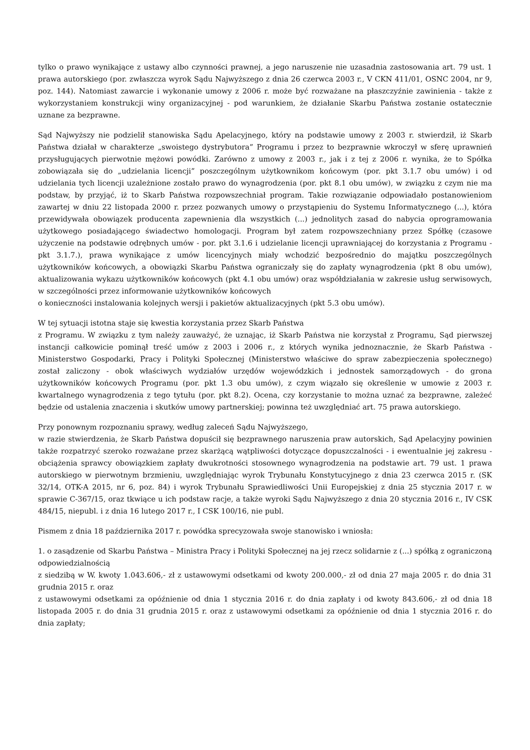tylko o prawo wynikające z ustawy albo czynności prawnej, a jego naruszenie nie uzasadnia zastosowania art. 79 ust. 1 prawa autorskiego (por. zwłaszcza wyrok Sądu Najwyższego z dnia 26 czerwca 2003 r., V CKN 411/01, OSNC 2004, nr 9, poz. 144). Natomiast zawarcie i wykonanie umowy z 2006 r. może być rozważane na płaszczyźnie zawinienia - także z wykorzystaniem konstrukcji winy organizacyjnej - pod warunkiem, że działanie Skarbu Państwa zostanie ostatecznie uznane za bezprawne.
Sąd Najwyższy nie podzielił stanowiska Sądu Apelacyjnego, który na podstawie umowy z 2003 r. stwierdził, iż Skarb Państwa działał w charakterze „swoistego dystrybutora” Programu i przez to bezprawnie wkroczył w sferę uprawnień przysługujących pierwotnie mężowi powódki. Zarówno z umowy z 2003 r., jak i z tej z 2006 r. wynika, że to Spółka zobowiązała się do „udzielania licencji” poszczególnym użytkownikom końcowym (por. pkt 3.1.7 obu umów) i od udzielania tych licencji uzależnione zostało prawo do wynagrodzenia (por. pkt 8.1 obu umów), w związku z czym nie ma podstaw, by przyjąć, iż to Skarb Państwa rozpowszechniał program. Takie rozwiązanie odpowiadało postanowieniom zawartej w dniu 22 listopada 2000 r. przez pozwanych umowy o przystąpieniu do Systemu Informatycznego (...), która przewidywała obowiązek producenta zapewnienia dla wszystkich (...) jednolitych zasad do nabycia oprogramowania użytkowego posiadającego świadectwo homologacji. Program był zatem rozpowszechniany przez Spółkę (czasowe użyczenie na podstawie odrębnych umów - por. pkt 3.1.6 i udzielanie licencji uprawniającej do korzystania z Programu - pkt 3.1.7.), prawa wynikające z umów licencyjnych miały wchodzić bezpośrednio do majątku poszczególnych użytkowników końcowych, a obowiązki Skarbu Państwa ograniczały się do zapłaty wynagrodzenia (pkt 8 obu umów), aktualizowania wykazu użytkowników końcowych (pkt 4.1 obu umów) oraz współdziałania w zakresie usług serwisowych, w szczególności przez informowanie użytkowników końcowych
o konieczności instalowania kolejnych wersji i pakietów aktualizacyjnych (pkt 5.3 obu umów).
W tej sytuacji istotna staje się kwestia korzystania przez Skarb Państwa
z Programu. W związku z tym należy zauważyć, że uznając, iż Skarb Państwa nie korzystał z Programu, Sąd pierwszej instancji całkowicie pominął treść umów z 2003 i 2006 r., z których wynika jednoznacznie, że Skarb Państwa - Ministerstwo Gospodarki, Pracy i Polityki Społecznej (Ministerstwo właściwe do spraw zabezpieczenia społecznego) został zaliczony - obok właściwych wydziałów urzędów wojewódzkich i jednostek samorządowych - do grona użytkowników końcowych Programu (por. pkt 1.3 obu umów), z czym wiązało się określenie w umowie z 2003 r. kwartalnego wynagrodzenia z tego tytułu (por. pkt 8.2). Ocena, czy korzystanie to można uznać za bezprawne, zależeć będzie od ustalenia znaczenia i skutków umowy partnerskiej; powinna też uwzględniać art. 75 prawa autorskiego.
Przy ponownym rozpoznaniu sprawy, według zaleceń Sądu Najwyższego,
w razie stwierdzenia, że Skarb Państwa dopuścił się bezprawnego naruszenia praw autorskich, Sąd Apelacyjny powinien także rozpatrzyć szeroko rozważane przez skarżącą wątpliwości dotyczące dopuszczalności - i ewentualnie jej zakresu - obciążenia sprawcy obowiązkiem zapłaty dwukrotności stosownego wynagrodzenia na podstawie art. 79 ust. 1 prawa autorskiego w pierwotnym brzmieniu, uwzględniając wyrok Trybunału Konstytucyjnego z dnia 23 czerwca 2015 r. (SK 32/14, OTK-A 2015, nr 6, poz. 84) i wyrok Trybunału Sprawiedliwości Unii Europejskiej z dnia 25 stycznia 2017 r. w sprawie C-367/15, oraz tkwiące u ich podstaw racje, a także wyroki Sądu Najwyższego z dnia 20 stycznia 2016 r., IV CSK 484/15, niepubl. i z dnia 16 lutego 2017 r., I CSK 100/16, nie publ.
Pismem z dnia 18 października 2017 r. powódka sprecyzowała swoje stanowisko i wniosła:
1. o zasądzenie od Skarbu Państwa – Ministra Pracy i Polityki Społecznej na jej rzecz solidarnie z (...) spółką z ograniczoną odpowiedzialnością
z siedzibą w W. kwoty 1.043.606,- zł z ustawowymi odsetkami od kwoty 200.000,- zł od dnia 27 maja 2005 r. do dnia 31 grudnia 2015 r. oraz
z ustawowymi odsetkami za opóźnienie od dnia 1 stycznia 2016 r. do dnia zapłaty i od kwoty 843.606,- zł od dnia 18 listopada 2005 r. do dnia 31 grudnia 2015 r. oraz z ustawowymi odsetkami za opóźnienie od dnia 1 stycznia 2016 r. do dnia zapłaty;